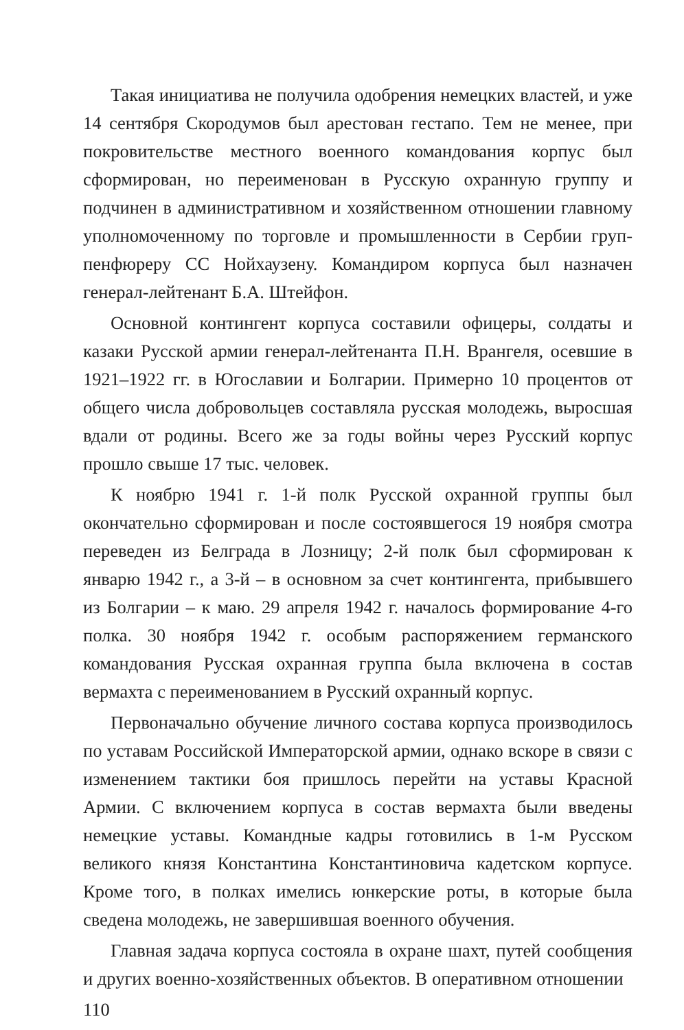Такая инициатива не получила одобрения немецких властей, и уже 14 сентября Скородумов был арестован гестапо. Тем не менее, при покровительстве местного военного командования корпус был сформирован, но переименован в Русскую охранную группу и подчинен в административном и хозяйственном отношении главному уполномоченному по торговле и промышленности в Сербии груп-пенфюреру СС Нойхаузену. Командиром корпуса был назначен генерал-лейтенант Б.А. Штейфон.
Основной контингент корпуса составили офицеры, солдаты и казаки Русской армии генерал-лейтенанта П.Н. Врангеля, осевшие в 1921–1922 гг. в Югославии и Болгарии. Примерно 10 процентов от общего числа добровольцев составляла русская молодежь, выросшая вдали от родины. Всего же за годы войны через Русский корпус прошло свыше 17 тыс. человек.
К ноябрю 1941 г. 1-й полк Русской охранной группы был окончательно сформирован и после состоявшегося 19 ноября смотра переведен из Белграда в Лозницу; 2-й полк был сформирован к январю 1942 г., а 3-й – в основном за счет контингента, прибывшего из Болгарии – к маю. 29 апреля 1942 г. началось формирование 4-го полка. 30 ноября 1942 г. особым распоряжением германского командования Русская охранная группа была включена в состав вермахта с переименованием в Русский охранный корпус.
Первоначально обучение личного состава корпуса производилось по уставам Российской Императорской армии, однако вскоре в связи с изменением тактики боя пришлось перейти на уставы Красной Армии. С включением корпуса в состав вермахта были введены немецкие уставы. Командные кадры готовились в 1-м Русском великого князя Константина Константиновича кадетском корпусе. Кроме того, в полках имелись юнкерские роты, в которые была сведена молодежь, не завершившая военного обучения.
Главная задача корпуса состояла в охране шахт, путей сообщения и других военно-хозяйственных объектов. В оперативном отношении
110